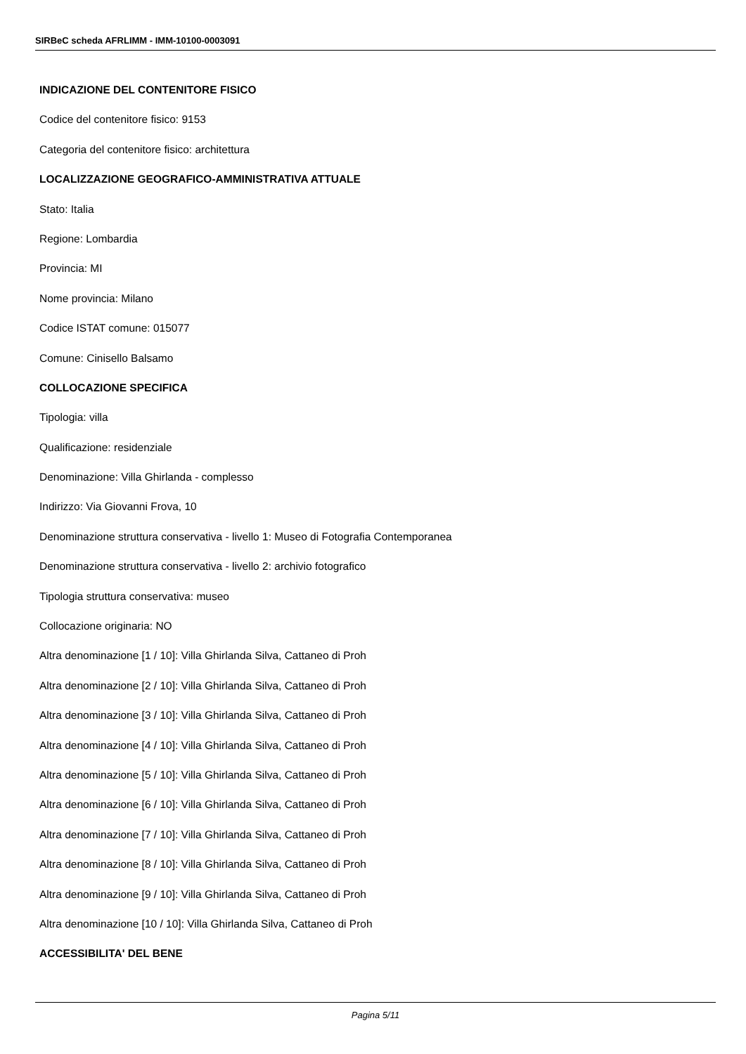SIRBeC scheda AFRLIMM - IMM-10100-0003091
INDICAZIONE DEL CONTENITORE FISICO
Codice del contenitore fisico: 9153
Categoria del contenitore fisico: architettura
LOCALIZZAZIONE GEOGRAFICO-AMMINISTRATIVA ATTUALE
Stato: Italia
Regione: Lombardia
Provincia: MI
Nome provincia: Milano
Codice ISTAT comune: 015077
Comune: Cinisello Balsamo
COLLOCAZIONE SPECIFICA
Tipologia: villa
Qualificazione: residenziale
Denominazione: Villa Ghirlanda - complesso
Indirizzo: Via Giovanni Frova, 10
Denominazione struttura conservativa - livello 1: Museo di Fotografia Contemporanea
Denominazione struttura conservativa - livello 2: archivio fotografico
Tipologia struttura conservativa: museo
Collocazione originaria: NO
Altra denominazione [1 / 10]: Villa Ghirlanda Silva, Cattaneo di Proh
Altra denominazione [2 / 10]: Villa Ghirlanda Silva, Cattaneo di Proh
Altra denominazione [3 / 10]: Villa Ghirlanda Silva, Cattaneo di Proh
Altra denominazione [4 / 10]: Villa Ghirlanda Silva, Cattaneo di Proh
Altra denominazione [5 / 10]: Villa Ghirlanda Silva, Cattaneo di Proh
Altra denominazione [6 / 10]: Villa Ghirlanda Silva, Cattaneo di Proh
Altra denominazione [7 / 10]: Villa Ghirlanda Silva, Cattaneo di Proh
Altra denominazione [8 / 10]: Villa Ghirlanda Silva, Cattaneo di Proh
Altra denominazione [9 / 10]: Villa Ghirlanda Silva, Cattaneo di Proh
Altra denominazione [10 / 10]: Villa Ghirlanda Silva, Cattaneo di Proh
ACCESSIBILITA' DEL BENE
Pagina 5/11